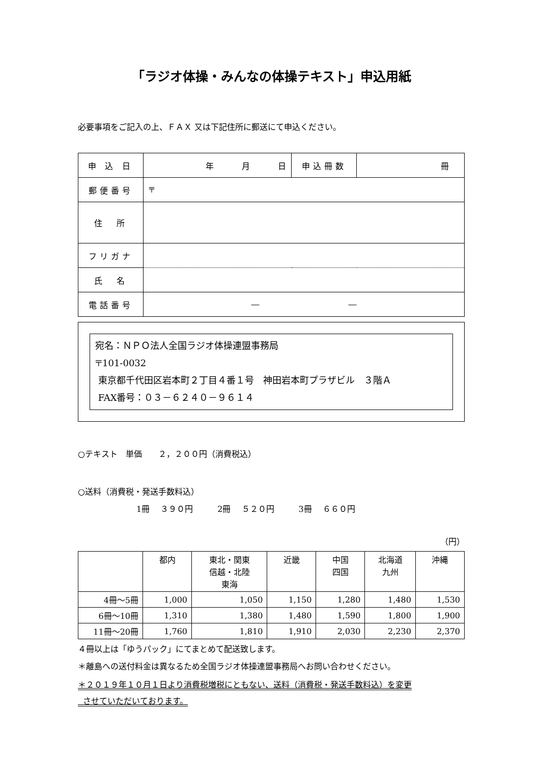「ラジオ体操・みんなの体操テキスト」申込用紙
必要事項をご記入の上、ＦＡＸ 又は下記住所に郵送にて申込ください。
| 申 込 日 | 年 月 日 | 申込冊数 | 冊 |
| 郵便番号 | 〒 | | |
| 住 所 | | | |
| フリガナ | | | |
| 氏 名 | | | |
| 電話番号 | ― ― | | |
宛名：ＮＰＯ法人全国ラジオ体操連盟事務局
〒101-0032
東京都千代田区岩本町２丁目４番１号　神田岩本町プラザビル　３階Ａ
FAX番号：０３－６２４０－９６１４
○テキスト　単価　　２，２００円（消費税込）
○送料（消費税・発送手数料込）
1冊　 ３９０円　　　2冊　 ５２０円　　　3冊　 ６６０円
（円）
| | 都内 | 東北・関東 信越・北陸 東海 | 近畿 | 中国 四国 | 北海道 九州 | 沖縄 |
| --- | --- | --- | --- | --- | --- | --- |
| 4冊～5冊 | 1,000 | 1,050 | 1,150 | 1,280 | 1,480 | 1,530 |
| 6冊～10冊 | 1,310 | 1,380 | 1,480 | 1,590 | 1,800 | 1,900 |
| 11冊～20冊 | 1,760 | 1,810 | 1,910 | 2,030 | 2,230 | 2,370 |
４冊以上は「ゆうパック」にてまとめて配送致します。
＊離島への送付料金は異なるため全国ラジオ体操連盟事務局へお問い合わせください。
＊２０１９年１０月１日より消費税増税にともない、送料（消費税・発送手数料込）を変更
させていただいております。